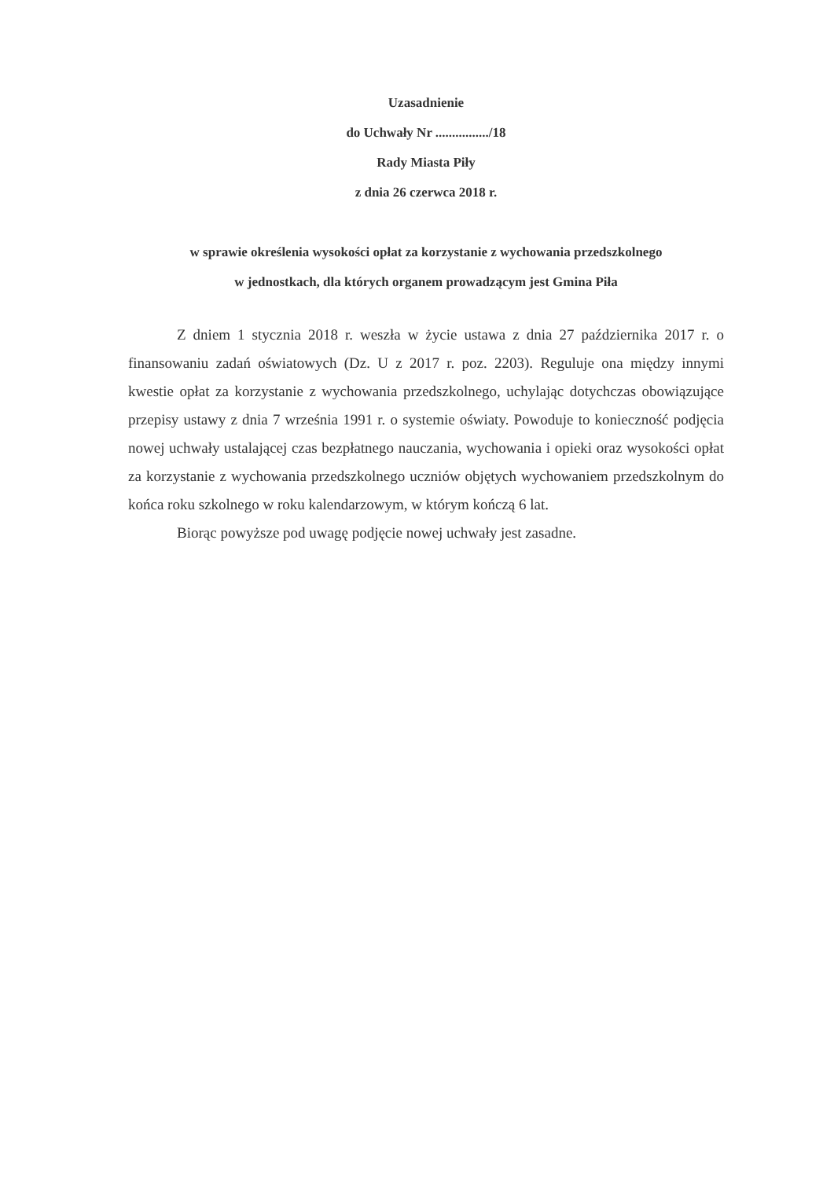Uzasadnienie
do Uchwały Nr ................/18
Rady Miasta Piły
z dnia 26 czerwca 2018 r.
w sprawie określenia wysokości opłat za korzystanie z wychowania przedszkolnego
w jednostkach, dla których organem prowadzącym jest Gmina Piła
Z dniem 1 stycznia 2018 r. weszła w życie ustawa z dnia 27 października 2017 r. o finansowaniu zadań oświatowych (Dz. U z 2017 r. poz. 2203). Reguluje ona między innymi kwestie opłat za korzystanie z wychowania przedszkolnego, uchylając dotychczas obowiązujące przepisy ustawy z dnia 7 września 1991 r. o systemie oświaty. Powoduje to konieczność podjęcia nowej uchwały ustalającej czas bezpłatnego nauczania, wychowania i opieki oraz wysokości opłat za korzystanie z wychowania przedszkolnego uczniów objętych wychowaniem przedszkolnym do końca roku szkolnego w roku kalendarzowym, w którym kończą 6 lat.
Biorąc powyższe pod uwagę podjęcie nowej uchwały jest zasadne.